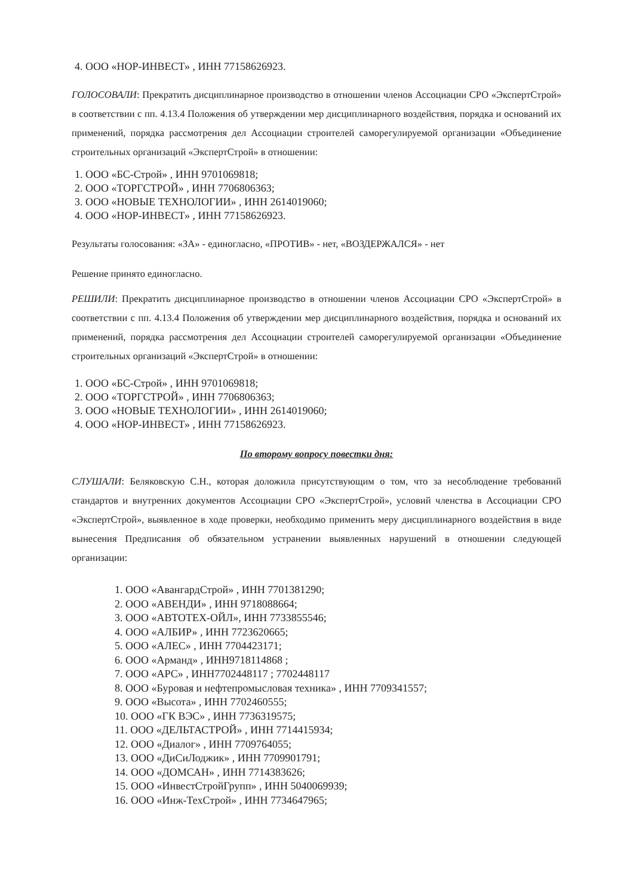4. ООО «НОР-ИНВЕСТ» , ИНН 77158626923.
ГОЛОСОВАЛИ: Прекратить дисциплинарное производство в отношении членов Ассоциации СРО «ЭкспертСтрой» в соответствии с пп. 4.13.4 Положения об утверждении мер дисциплинарного воздействия, порядка и оснований их применений, порядка рассмотрения дел Ассоциации строителей саморегулируемой организации «Объединение строительных организаций «ЭкспертСтрой» в отношении:
1. ООО «БС-Строй» , ИНН 9701069818;
2. ООО «ТОРГСТРОЙ» , ИНН 7706806363;
3. ООО «НОВЫЕ ТЕХНОЛОГИИ» , ИНН 2614019060;
4. ООО «НОР-ИНВЕСТ» , ИНН 77158626923.
Результаты голосования: «ЗА» - единогласно, «ПРОТИВ» - нет, «ВОЗДЕРЖАЛСЯ» - нет
Решение принято единогласно.
РЕШИЛИ: Прекратить дисциплинарное производство в отношении членов Ассоциации СРО «ЭкспертСтрой» в соответствии с пп. 4.13.4 Положения об утверждении мер дисциплинарного воздействия, порядка и оснований их применений, порядка рассмотрения дел Ассоциации строителей саморегулируемой организации «Объединение строительных организаций «ЭкспертСтрой» в отношении:
1. ООО «БС-Строй» , ИНН 9701069818;
2. ООО «ТОРГСТРОЙ» , ИНН 7706806363;
3. ООО «НОВЫЕ ТЕХНОЛОГИИ» , ИНН 2614019060;
4. ООО «НОР-ИНВЕСТ» , ИНН 77158626923.
По второму вопросу повестки дня:
СЛУШАЛИ: Беляковскую С.Н., которая доложила присутствующим о том, что за несоблюдение требований стандартов и внутренних документов Ассоциации СРО «ЭкспертСтрой», условий членства в Ассоциации СРО «ЭкспертСтрой», выявленное в ходе проверки, необходимо применить меру дисциплинарного воздействия в виде вынесения Предписания об обязательном устранении выявленных нарушений в отношении следующей организации:
1. ООО «АвангардСтрой» , ИНН 7701381290;
2. ООО «АВЕНДИ» , ИНН 9718088664;
3. ООО «АВТОТЕХ-ОЙЛ», ИНН 7733855546;
4. ООО «АЛБИР» , ИНН 7723620665;
5. ООО «АЛЕС» , ИНН 7704423171;
6. ООО «Арманд» , ИНН9718114868 ;
7. ООО «АРС» , ИНН7702448117 ; 7702448117
8. ООО «Буровая и нефтепромысловая техника» , ИНН 7709341557;
9. ООО «Высота» , ИНН 7702460555;
10. ООО «ГК ВЭС» , ИНН 7736319575;
11. ООО «ДЕЛЬТАСТРОЙ» , ИНН 7714415934;
12. ООО «Диалог» , ИНН 7709764055;
13. ООО «ДиСиЛоджик» , ИНН 7709901791;
14. ООО «ДОМСАН» , ИНН 7714383626;
15. ООО «ИнвестСтройГрупп» , ИНН 5040069939;
16. ООО «Инж-ТехСтрой» , ИНН 7734647965;